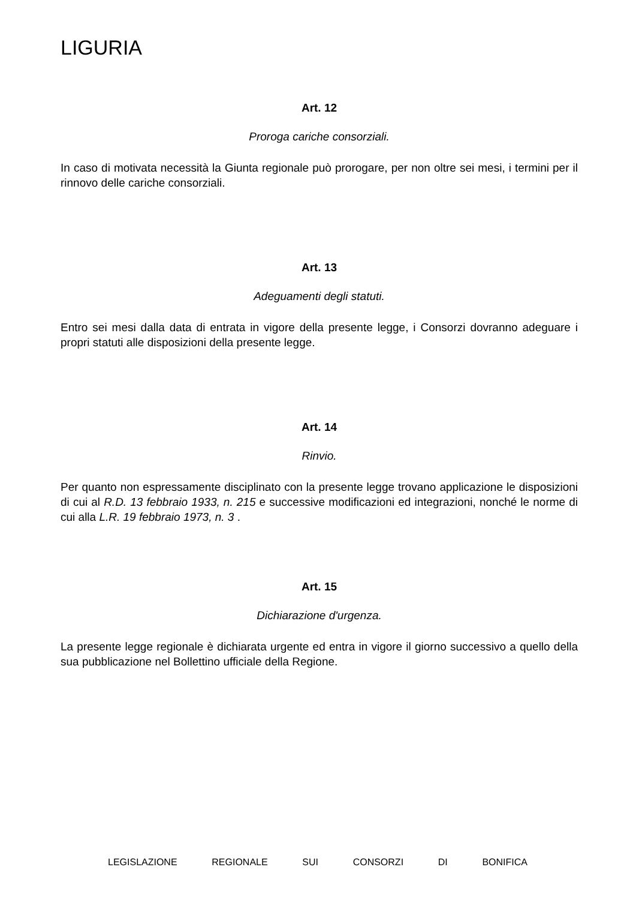LIGURIA
Art. 12
Proroga cariche consorziali.
In caso di motivata necessità la Giunta regionale può prorogare, per non oltre sei mesi, i termini per il rinnovo delle cariche consorziali.
Art. 13
Adeguamenti degli statuti.
Entro sei mesi dalla data di entrata in vigore della presente legge, i Consorzi dovranno adeguare i propri statuti alle disposizioni della presente legge.
Art. 14
Rinvio.
Per quanto non espressamente disciplinato con la presente legge trovano applicazione le disposizioni di cui al R.D. 13 febbraio 1933, n. 215 e successive modificazioni ed integrazioni, nonché le norme di cui alla L.R. 19 febbraio 1973, n. 3 .
Art. 15
Dichiarazione d'urgenza.
La presente legge regionale è dichiarata urgente ed entra in vigore il giorno successivo a quello della sua pubblicazione nel Bollettino ufficiale della Regione.
LEGISLAZIONE REGIONALE SUI CONSORZI DI BONIFICA